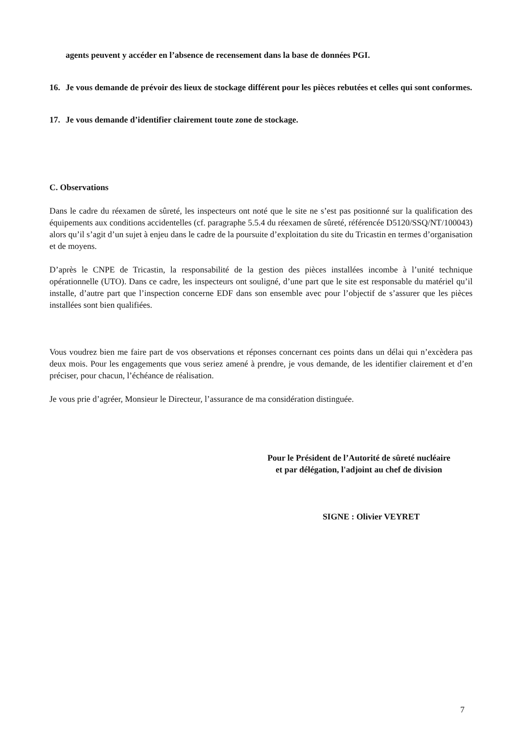agents peuvent y accéder en l’absence de recensement dans la base de données PGI.
16. Je vous demande de prévoir des lieux de stockage différent pour les pièces rebutées et celles qui sont conformes.
17. Je vous demande d’identifier clairement toute zone de stockage.
C. Observations
Dans le cadre du réexamen de sûreté, les inspecteurs ont noté que le site ne s’est pas positionné sur la qualification des équipements aux conditions accidentelles (cf. paragraphe 5.5.4 du réexamen de sûreté, référencée D5120/SSQ/NT/100043) alors qu’il s’agit d’un sujet à enjeu dans le cadre de la poursuite d’exploitation du site du Tricastin en termes d’organisation et de moyens.
D’après le CNPE de Tricastin, la responsabilité de la gestion des pièces installées incombe à l’unité technique opérationnelle (UTO). Dans ce cadre, les inspecteurs ont souligné, d’une part que le site est responsable du matériel qu’il installe, d’autre part que l’inspection concerne EDF dans son ensemble avec pour l’objectif de s’assurer que les pièces installées sont bien qualifiées.
Vous voudrez bien me faire part de vos observations et réponses concernant ces points dans un délai qui n’excèdera pas deux mois. Pour les engagements que vous seriez amené à prendre, je vous demande, de les identifier clairement et d’en préciser, pour chacun, l’échéance de réalisation.
Je vous prie d’agréer, Monsieur le Directeur, l’assurance de ma considération distinguée.
Pour le Président de l’Autorité de sûreté nucléaire
et par délégation, l'adjoint au chef de division
SIGNE : Olivier VEYRET
7